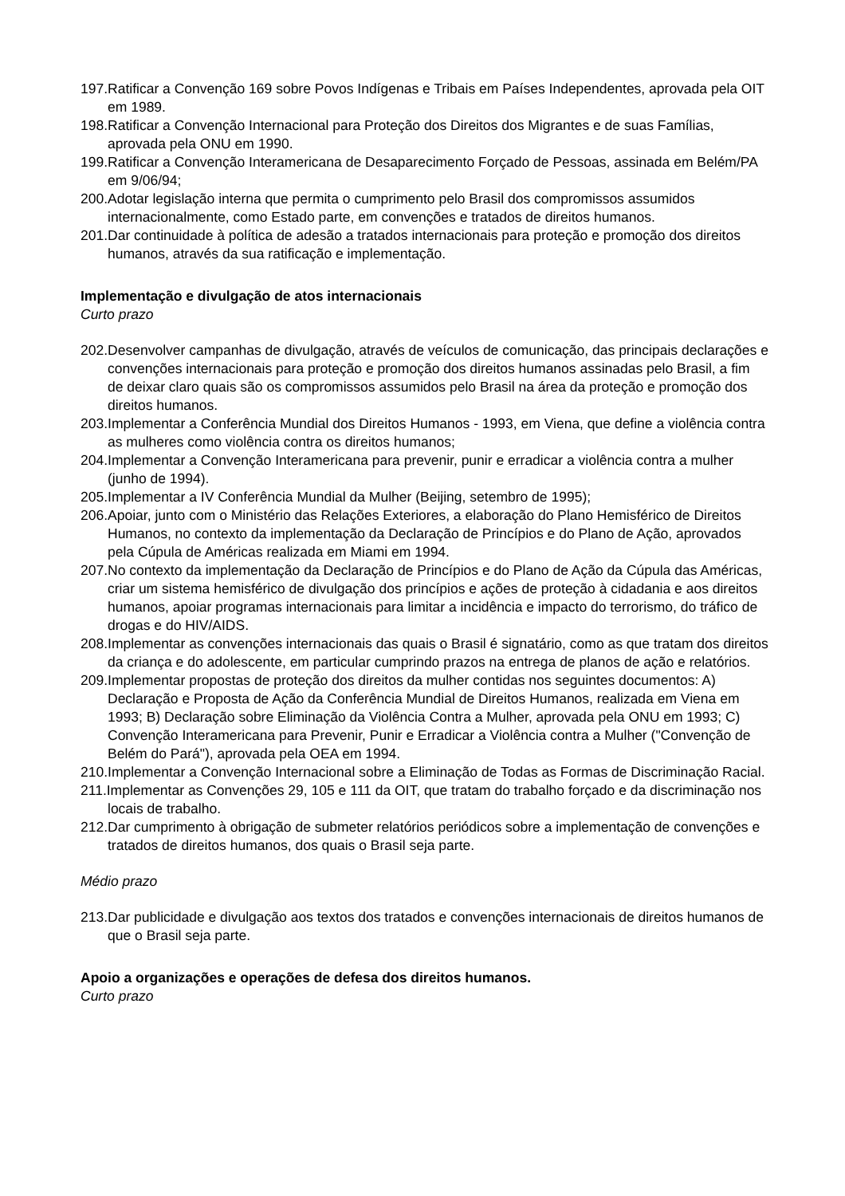197.Ratificar a Convenção 169 sobre Povos Indígenas e Tribais em Países Independentes, aprovada pela OIT em 1989.
198.Ratificar a Convenção Internacional para Proteção dos Direitos dos Migrantes e de suas Famílias, aprovada pela ONU em 1990.
199.Ratificar a Convenção Interamericana de Desaparecimento Forçado de Pessoas, assinada em Belém/PA em 9/06/94;
200.Adotar legislação interna que permita o cumprimento pelo Brasil dos compromissos assumidos internacionalmente, como Estado parte, em convenções e tratados de direitos humanos.
201.Dar continuidade à política de adesão a tratados internacionais para proteção e promoção dos direitos humanos, através da sua ratificação e implementação.
Implementação e divulgação de atos internacionais
Curto prazo
202.Desenvolver campanhas de divulgação, através de veículos de comunicação, das principais declarações e convenções internacionais para proteção e promoção dos direitos humanos assinadas pelo Brasil, a fim de deixar claro quais são os compromissos assumidos pelo Brasil na área da proteção e promoção dos direitos humanos.
203.Implementar a Conferência Mundial dos Direitos Humanos - 1993, em Viena, que define a violência contra as mulheres como violência contra os direitos humanos;
204.Implementar a Convenção Interamericana para prevenir, punir e erradicar a violência contra a mulher (junho de 1994).
205.Implementar a IV Conferência Mundial da Mulher (Beijing, setembro de 1995);
206.Apoiar, junto com o Ministério das Relações Exteriores, a elaboração do Plano Hemisférico de Direitos Humanos, no contexto da implementação da Declaração de Princípios e do Plano de Ação, aprovados pela Cúpula de Américas realizada em Miami em 1994.
207.No contexto da implementação da Declaração de Princípios e do Plano de Ação da Cúpula das Américas, criar um sistema hemisférico de divulgação dos princípios e ações de proteção à cidadania e aos direitos humanos, apoiar programas internacionais para limitar a incidência e impacto do terrorismo, do tráfico de drogas e do HIV/AIDS.
208.Implementar as convenções internacionais das quais o Brasil é signatário, como as que tratam dos direitos da criança e do adolescente, em particular cumprindo prazos na entrega de planos de ação e relatórios.
209.Implementar propostas de proteção dos direitos da mulher contidas nos seguintes documentos: A) Declaração e Proposta de Ação da Conferência Mundial de Direitos Humanos, realizada em Viena em 1993; B) Declaração sobre Eliminação da Violência Contra a Mulher, aprovada pela ONU em 1993; C) Convenção Interamericana para Prevenir, Punir e Erradicar a Violência contra a Mulher ("Convenção de Belém do Pará"), aprovada pela OEA em 1994.
210.Implementar a Convenção Internacional sobre a Eliminação de Todas as Formas de Discriminação Racial.
211.Implementar as Convenções 29, 105 e 111 da OIT, que tratam do trabalho forçado e da discriminação nos locais de trabalho.
212.Dar cumprimento à obrigação de submeter relatórios periódicos sobre a implementação de convenções e tratados de direitos humanos, dos quais o Brasil seja parte.
Médio prazo
213.Dar publicidade e divulgação aos textos dos tratados e convenções internacionais de direitos humanos de que o Brasil seja parte.
Apoio a organizações e operações de defesa dos direitos humanos.
Curto prazo